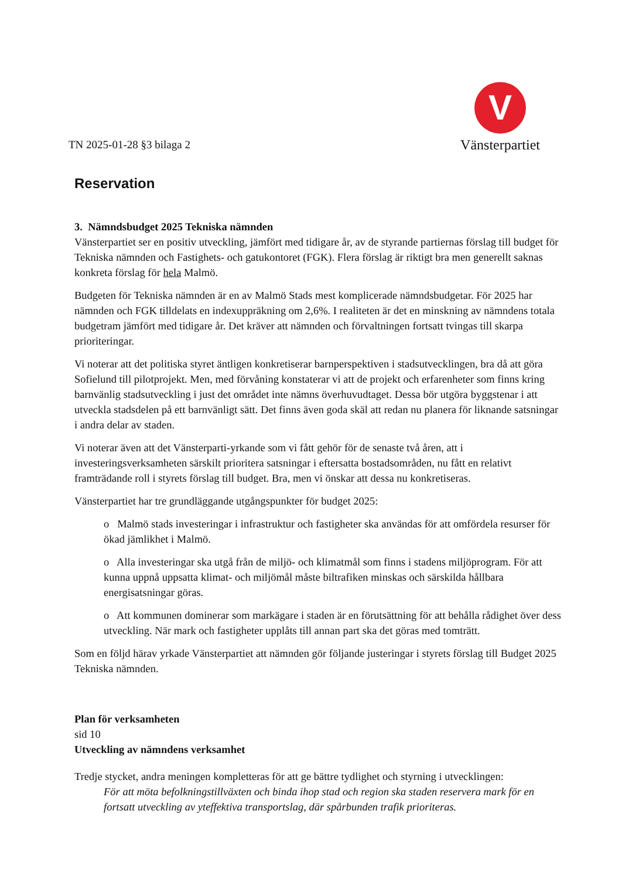TN 2025-01-28 §3 bilaga 2
V
Vänsterpartiet
Reservation
3. Nämndsbudget 2025 Tekniska nämnden
Vänsterpartiet ser en positiv utveckling, jämfört med tidigare år, av de styrande partiernas förslag till budget för Tekniska nämnden och Fastighets- och gatukontoret (FGK). Flera förslag är riktigt bra men generellt saknas konkreta förslag för hela Malmö.
Budgeten för Tekniska nämnden är en av Malmö Stads mest komplicerade nämndsbudgetar. För 2025 har nämnden och FGK tilldelats en indexuppräkning om 2,6%. I realiteten är det en minskning av nämndens totala budgetram jämfört med tidigare år. Det kräver att nämnden och förvaltningen fortsatt tvingas till skarpa prioriteringar.
Vi noterar att det politiska styret äntligen konkretiserar barnperspektiven i stadsutvecklingen, bra då att göra Sofielund till pilotprojekt. Men, med förvåning konstaterar vi att de projekt och erfarenheter som finns kring barnvänlig stadsutveckling i just det området inte nämns överhuvudtaget. Dessa bör utgöra byggstenar i att utveckla stadsdelen på ett barnvänligt sätt. Det finns även goda skäl att redan nu planera för liknande satsningar i andra delar av staden.
Vi noterar även att det Vänsterparti-yrkande som vi fått gehör för de senaste två åren, att i investeringsverksamheten särskilt prioritera satsningar i eftersatta bostadsområden, nu fått en relativt framträdande roll i styrets förslag till budget. Bra, men vi önskar att dessa nu konkretiseras.
Vänsterpartiet har tre grundläggande utgångspunkter för budget 2025:
o Malmö stads investeringar i infrastruktur och fastigheter ska användas för att omfördela resurser för ökad jämlikhet i Malmö.
o Alla investeringar ska utgå från de miljö- och klimatmål som finns i stadens miljöprogram. För att kunna uppnå uppsatta klimat- och miljömål måste biltrafiken minskas och särskilda hållbara energisatsningar göras.
o Att kommunen dominerar som markägare i staden är en förutsättning för att behålla rådighet över dess utveckling. När mark och fastigheter upplåts till annan part ska det göras med tomträtt.
Som en följd härav yrkade Vänsterpartiet att nämnden gör följande justeringar i styrets förslag till Budget 2025 Tekniska nämnden.
Plan för verksamheten
sid 10
Utveckling av nämndens verksamhet
Tredje stycket, andra meningen kompletteras för att ge bättre tydlighet och styrning i utvecklingen:
För att möta befolkningstillväxten och binda ihop stad och region ska staden reservera mark för en fortsatt utveckling av yteffektiva transportslag, där spårbunden trafik prioriteras.